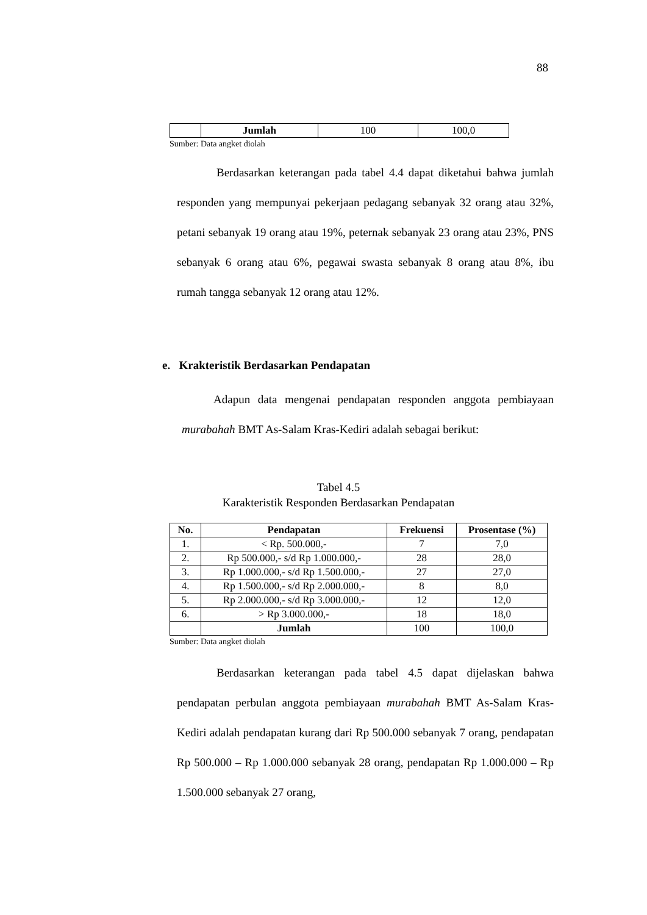88
| | Jumlah | 100 | 100,0 |
Sumber: Data angket diolah
Berdasarkan keterangan pada tabel 4.4 dapat diketahui bahwa jumlah responden yang mempunyai pekerjaan pedagang sebanyak 32 orang atau 32%, petani sebanyak 19 orang atau 19%, peternak sebanyak 23 orang atau 23%, PNS sebanyak 6 orang atau 6%, pegawai swasta sebanyak 8 orang atau 8%, ibu rumah tangga sebanyak 12 orang atau 12%.
e. Krakteristik Berdasarkan Pendapatan
Adapun data mengenai pendapatan responden anggota pembiayaan murabahah BMT As-Salam Kras-Kediri adalah sebagai berikut:
Tabel 4.5
Karakteristik Responden Berdasarkan Pendapatan
| No. | Pendapatan | Frekuensi | Prosentase (%) |
| --- | --- | --- | --- |
| 1. | < Rp. 500.000,- | 7 | 7,0 |
| 2. | Rp 500.000,- s/d Rp 1.000.000,- | 28 | 28,0 |
| 3. | Rp 1.000.000,- s/d Rp 1.500.000,- | 27 | 27,0 |
| 4. | Rp 1.500.000,- s/d Rp 2.000.000,- | 8 | 8,0 |
| 5. | Rp 2.000.000,- s/d Rp 3.000.000,- | 12 | 12,0 |
| 6. | > Rp 3.000.000,- | 18 | 18,0 |
| | Jumlah | 100 | 100,0 |
Sumber: Data angket diolah
Berdasarkan keterangan pada tabel 4.5 dapat dijelaskan bahwa pendapatan perbulan anggota pembiayaan murabahah BMT As-Salam Kras-Kediri adalah pendapatan kurang dari Rp 500.000 sebanyak 7 orang, pendapatan Rp 500.000 – Rp 1.000.000 sebanyak 28 orang, pendapatan Rp 1.000.000 – Rp 1.500.000 sebanyak 27 orang,